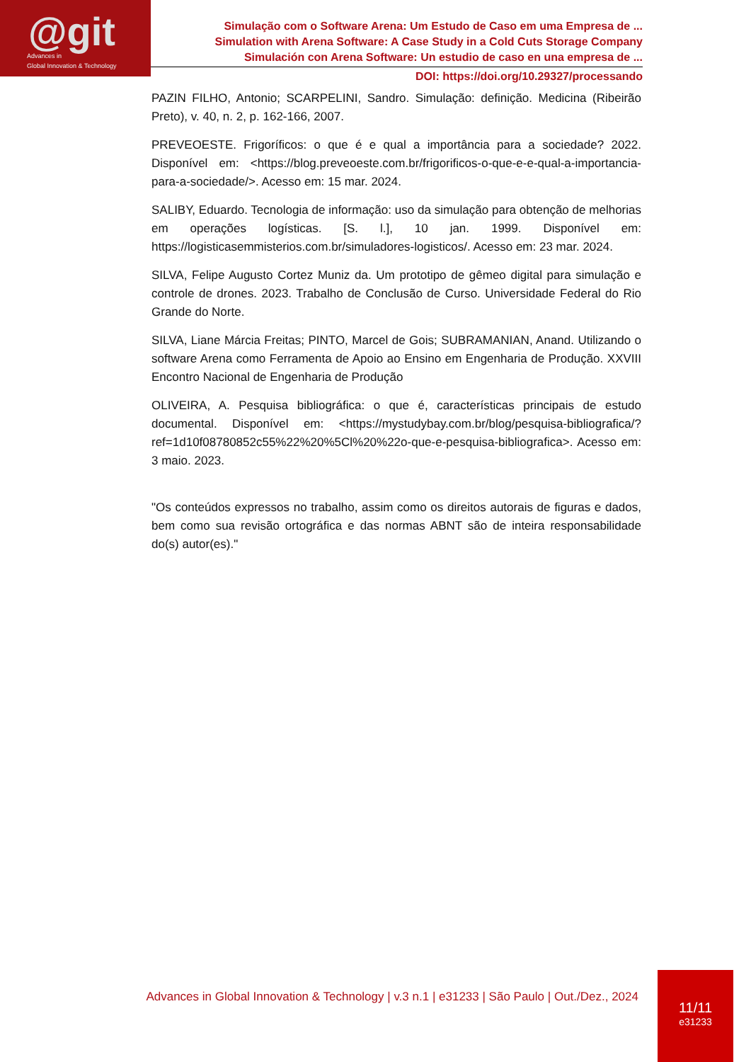@git
Advances in
Global Innovation & Technology
Simulação com o Software Arena: Um Estudo de Caso em uma Empresa de ...
Simulation with Arena Software: A Case Study in a Cold Cuts Storage Company
Simulación con Arena Software: Un estudio de caso en una empresa de ...
DOI: https://doi.org/10.29327/processando
PAZIN FILHO, Antonio; SCARPELINI, Sandro. Simulação: definição. Medicina (Ribeirão Preto), v. 40, n. 2, p. 162-166, 2007.
PREVEOESTE. Frigoríficos: o que é e qual a importância para a sociedade? 2022. Disponível em: <https://blog.preveoeste.com.br/frigorificos-o-que-e-e-qual-a-importancia-para-a-sociedade/>. Acesso em: 15 mar. 2024.
SALIBY, Eduardo. Tecnologia de informação: uso da simulação para obtenção de melhorias em operações logísticas. [S. l.], 10 jan. 1999. Disponível em: https://logisticasemmisterios.com.br/simuladores-logisticos/. Acesso em: 23 mar. 2024.
SILVA, Felipe Augusto Cortez Muniz da. Um prototipo de gêmeo digital para simulação e controle de drones. 2023. Trabalho de Conclusão de Curso. Universidade Federal do Rio Grande do Norte.
SILVA, Liane Márcia Freitas; PINTO, Marcel de Gois; SUBRAMANIAN, Anand. Utilizando o software Arena como Ferramenta de Apoio ao Ensino em Engenharia de Produção. XXVIII Encontro Nacional de Engenharia de Produção
OLIVEIRA, A. Pesquisa bibliográfica: o que é, características principais de estudo documental. Disponível em: <https://mystudybay.com.br/blog/pesquisa-bibliografica/?ref=1d10f08780852c55%22%20%5Cl%20%22o-que-e-pesquisa-bibliografica>. Acesso em: 3 maio. 2023.
"Os conteúdos expressos no trabalho, assim como os direitos autorais de figuras e dados, bem como sua revisão ortográfica e das normas ABNT são de inteira responsabilidade do(s) autor(es)."
Advances in Global Innovation & Technology | v.3 n.1 | e31233 | São Paulo | Out./Dez., 2024
11/11
e31233